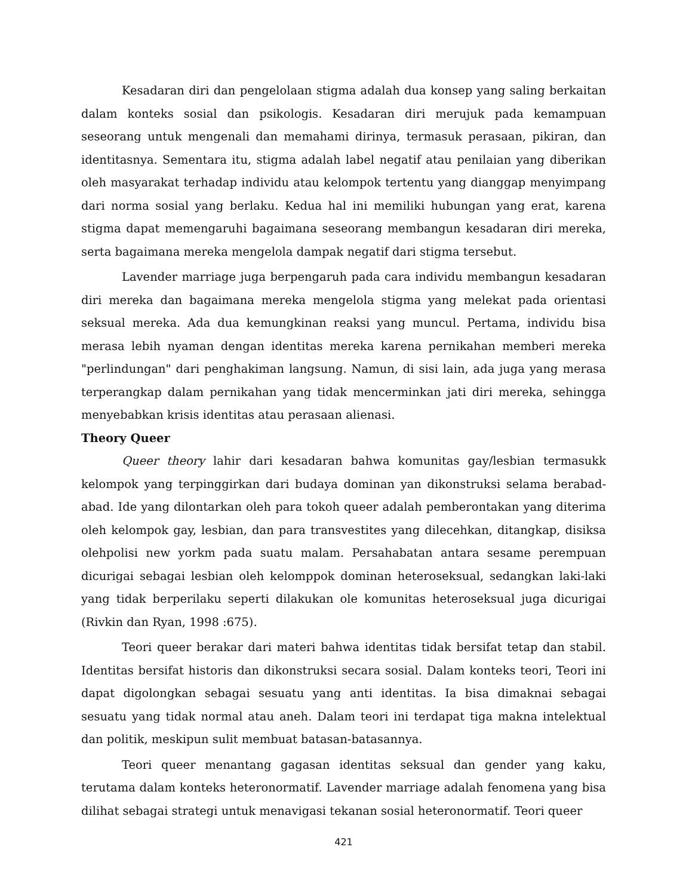Kesadaran diri dan pengelolaan stigma adalah dua konsep yang saling berkaitan dalam konteks sosial dan psikologis. Kesadaran diri merujuk pada kemampuan seseorang untuk mengenali dan memahami dirinya, termasuk perasaan, pikiran, dan identitasnya. Sementara itu, stigma adalah label negatif atau penilaian yang diberikan oleh masyarakat terhadap individu atau kelompok tertentu yang dianggap menyimpang dari norma sosial yang berlaku. Kedua hal ini memiliki hubungan yang erat, karena stigma dapat memengaruhi bagaimana seseorang membangun kesadaran diri mereka, serta bagaimana mereka mengelola dampak negatif dari stigma tersebut.
Lavender marriage juga berpengaruh pada cara individu membangun kesadaran diri mereka dan bagaimana mereka mengelola stigma yang melekat pada orientasi seksual mereka. Ada dua kemungkinan reaksi yang muncul. Pertama, individu bisa merasa lebih nyaman dengan identitas mereka karena pernikahan memberi mereka "perlindungan" dari penghakiman langsung. Namun, di sisi lain, ada juga yang merasa terperangkap dalam pernikahan yang tidak mencerminkan jati diri mereka, sehingga menyebabkan krisis identitas atau perasaan alienasi.
Theory Queer
Queer theory lahir dari kesadaran bahwa komunitas gay/lesbian termasukk kelompok yang terpinggirkan dari budaya dominan yan dikonstruksi selama berabad-abad. Ide yang dilontarkan oleh para tokoh queer adalah pemberontakan yang diterima oleh kelompok gay, lesbian, dan para transvestites yang dilecehkan, ditangkap, disiksa olehpolisi new yorkm pada suatu malam. Persahabatan antara sesame perempuan dicurigai sebagai lesbian oleh kelomppok dominan heteroseksual, sedangkan laki-laki yang tidak berperilaku seperti dilakukan ole komunitas heteroseksual juga dicurigai (Rivkin dan Ryan, 1998 :675).
Teori queer berakar dari materi bahwa identitas tidak bersifat tetap dan stabil. Identitas bersifat historis dan dikonstruksi secara sosial. Dalam konteks teori, Teori ini dapat digolongkan sebagai sesuatu yang anti identitas. Ia bisa dimaknai sebagai sesuatu yang tidak normal atau aneh. Dalam teori ini terdapat tiga makna intelektual dan politik, meskipun sulit membuat batasan-batasannya.
Teori queer menantang gagasan identitas seksual dan gender yang kaku, terutama dalam konteks heteronormatif. Lavender marriage adalah fenomena yang bisa dilihat sebagai strategi untuk menavigasi tekanan sosial heteronormatif. Teori queer
421